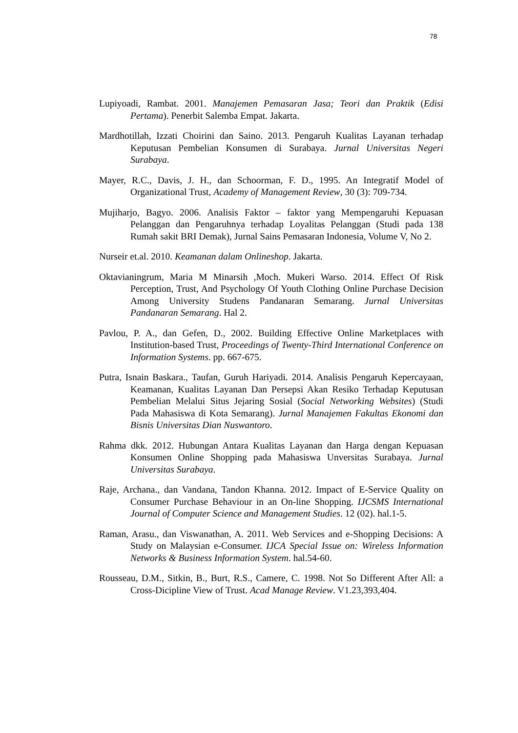78
Lupiyoadi, Rambat. 2001. Manajemen Pemasaran Jasa; Teori dan Praktik (Edisi Pertama). Penerbit Salemba Empat. Jakarta.
Mardhotillah, Izzati Choirini dan Saino. 2013. Pengaruh Kualitas Layanan terhadap Keputusan Pembelian Konsumen di Surabaya. Jurnal Universitas Negeri Surabaya.
Mayer, R.C., Davis, J. H., dan Schoorman, F. D., 1995. An Integratif Model of Organizational Trust, Academy of Management Review, 30 (3): 709-734.
Mujiharjo, Bagyo. 2006. Analisis Faktor – faktor yang Mempengaruhi Kepuasan Pelanggan dan Pengaruhnya terhadap Loyalitas Pelanggan (Studi pada 138 Rumah sakit BRI Demak), Jurnal Sains Pemasaran Indonesia, Volume V, No 2.
Nurseir et.al. 2010. Keamanan dalam Onlineshop. Jakarta.
Oktavianingrum, Maria M Minarsih ,Moch. Mukeri Warso. 2014. Effect Of Risk Perception, Trust, And Psychology Of Youth Clothing Online Purchase Decision Among University Studens Pandanaran Semarang. Jurnal Universitas Pandanaran Semarang. Hal 2.
Pavlou, P. A., dan Gefen, D., 2002. Building Effective Online Marketplaces with Institution-based Trust, Proceedings of Twenty-Third International Conference on Information Systems. pp. 667-675.
Putra, Isnain Baskara., Taufan, Guruh Hariyadi. 2014. Analisis Pengaruh Kepercayaan, Keamanan, Kualitas Layanan Dan Persepsi Akan Resiko Terhadap Keputusan Pembelian Melalui Situs Jejaring Sosial (Social Networking Websites) (Studi Pada Mahasiswa di Kota Semarang). Jurnal Manajemen Fakultas Ekonomi dan Bisnis Universitas Dian Nuswantoro.
Rahma dkk. 2012. Hubungan Antara Kualitas Layanan dan Harga dengan Kepuasan Konsumen Online Shopping pada Mahasiswa Unversitas Surabaya. Jurnal Universitas Surabaya.
Raje, Archana., dan Vandana, Tandon Khanna. 2012. Impact of E-Service Quality on Consumer Purchase Behaviour in an On-line Shopping. IJCSMS International Journal of Computer Science and Management Studies. 12 (02). hal.1-5.
Raman, Arasu., dan Viswanathan, A. 2011. Web Services and e-Shopping Decisions: A Study on Malaysian e-Consumer. IJCA Special Issue on: Wireless Information Networks & Business Information System. hal.54-60.
Rousseau, D.M., Sitkin, B., Burt, R.S., Camere, C. 1998. Not So Different After All: a Cross-Dicipline View of Trust. Acad Manage Review. V1.23,393,404.